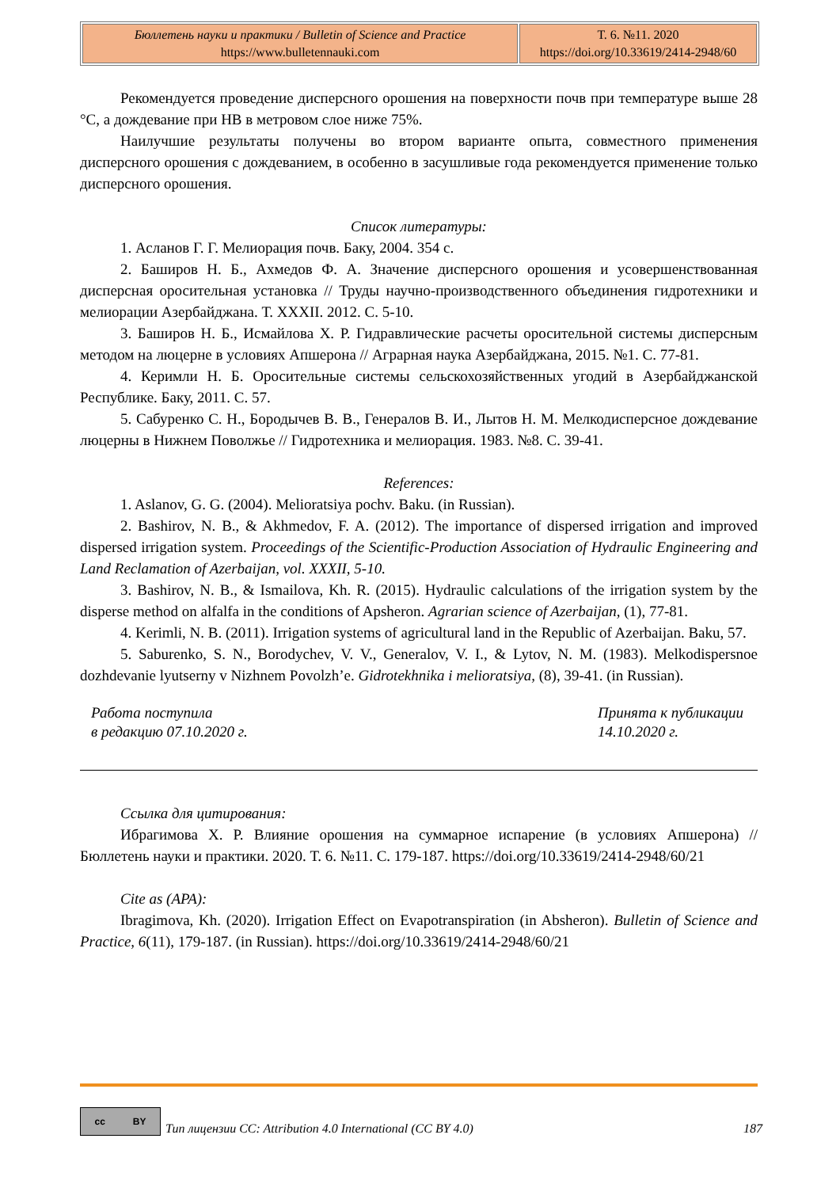| Бюллетень науки и практики / Bulletin of Science and Practice https://www.bulletennauki.com | Т. 6. №11. 2020 https://doi.org/10.33619/2414-2948/60 |
Рекомендуется проведение дисперсного орошения на поверхности почв при температуре выше 28 °С, а дождевание при НВ в метровом слое ниже 75%.
Наилучшие результаты получены во втором варианте опыта, совместного применения дисперсного орошения с дождеванием, в особенно в засушливые года рекомендуется применение только дисперсного орошения.
Список литературы:
1. Асланов Г. Г. Мелиорация почв. Баку, 2004. 354 с.
2. Баширов Н. Б., Ахмедов Ф. А. Значение дисперсного орошения и усовершенствованная дисперсная оросительная установка // Труды научно-производственного объединения гидротехники и мелиорации Азербайджана. Т. XXXII. 2012. С. 5-10.
3. Баширов Н. Б., Исмайлова Х. Р. Гидравлические расчеты оросительной системы дисперсным методом на люцерне в условиях Апшерона // Аграрная наука Азербайджана, 2015. №1. С. 77-81.
4. Керимли Н. Б. Оросительные системы сельскохозяйственных угодий в Азербайджанской Республике. Баку, 2011. С. 57.
5. Сабуренко С. Н., Бородычев В. В., Генералов В. И., Лытов Н. М. Мелкодисперсное дождевание люцерны в Нижнем Поволжье // Гидротехника и мелиорация. 1983. №8. С. 39-41.
References:
1. Aslanov, G. G. (2004). Melioratsiya pochv. Baku. (in Russian).
2. Bashirov, N. B., & Akhmedov, F. A. (2012). The importance of dispersed irrigation and improved dispersed irrigation system. Proceedings of the Scientific-Production Association of Hydraulic Engineering and Land Reclamation of Azerbaijan, vol. XXXII, 5-10.
3. Bashirov, N. B., & Ismailova, Kh. R. (2015). Hydraulic calculations of the irrigation system by the disperse method on alfalfa in the conditions of Apsheron. Agrarian science of Azerbaijan, (1), 77-81.
4. Kerimli, N. B. (2011). Irrigation systems of agricultural land in the Republic of Azerbaijan. Baku, 57.
5. Saburenko, S. N., Borodychev, V. V., Generalov, V. I., & Lytov, N. M. (1983). Melkodispersnoe dozhdevanie lyutserny v Nizhnem Povolzh’e. Gidrotekhnika i melioratsiya, (8), 39-41. (in Russian).
Работа поступила
в редакцию 07.10.2020 г.
Принята к публикации
14.10.2020 г.
Ссылка для цитирования:
Ибрагимова Х. Р. Влияние орошения на суммарное испарение (в условиях Апшерона) // Бюллетень науки и практики. 2020. Т. 6. №11. С. 179-187. https://doi.org/10.33619/2414-2948/60/21
Cite as (APA):
Ibragimova, Kh. (2020). Irrigation Effect on Evapotranspiration (in Absheron). Bulletin of Science and Practice, 6(11), 179-187. (in Russian). https://doi.org/10.33619/2414-2948/60/21
cc BY
Тип лицензии CC: Attribution 4.0 International (CC BY 4.0) 187